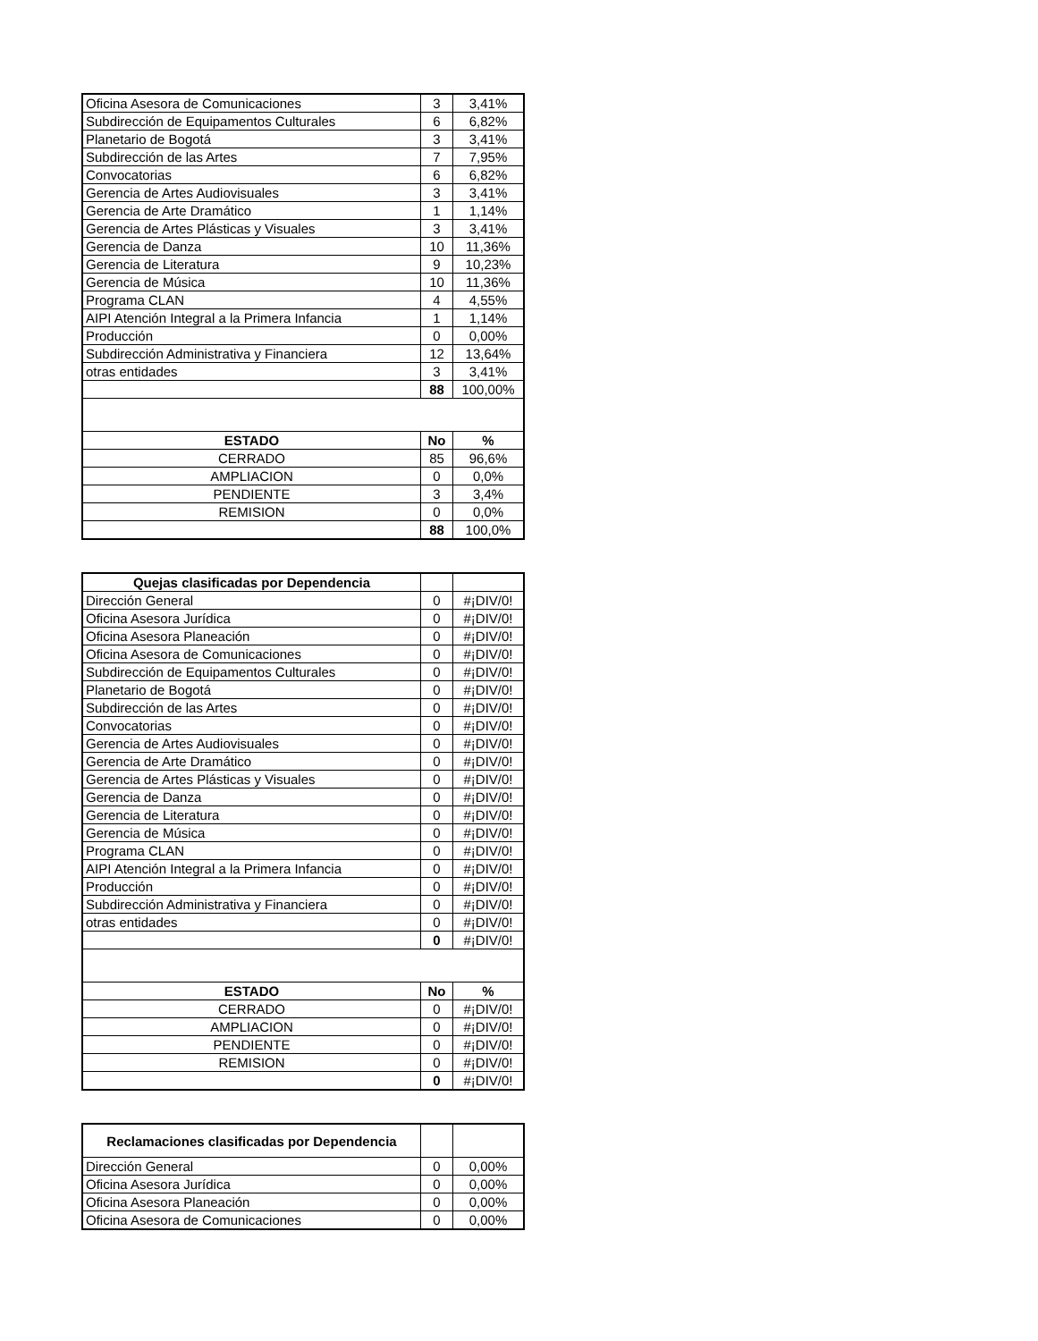| Oficina Asesora de Comunicaciones | 3 | 3,41% |
| Subdirección de Equipamentos Culturales | 6 | 6,82% |
| Planetario de Bogotá | 3 | 3,41% |
| Subdirección de las Artes | 7 | 7,95% |
| Convocatorias | 6 | 6,82% |
| Gerencia de Artes Audiovisuales | 3 | 3,41% |
| Gerencia de Arte Dramático | 1 | 1,14% |
| Gerencia de Artes Plásticas y Visuales | 3 | 3,41% |
| Gerencia de Danza | 10 | 11,36% |
| Gerencia de Literatura | 9 | 10,23% |
| Gerencia de Música | 10 | 11,36% |
| Programa CLAN | 4 | 4,55% |
| AIPI Atención Integral a la Primera Infancia | 1 | 1,14% |
| Producción | 0 | 0,00% |
| Subdirección Administrativa y Financiera | 12 | 13,64% |
| otras entidades | 3 | 3,41% |
| | 88 | 100,00% |
| ESTADO | No | % |
| CERRADO | 85 | 96,6% |
| AMPLIACION | 0 | 0,0% |
| PENDIENTE | 3 | 3,4% |
| REMISION | 0 | 0,0% |
| | 88 | 100,0% |
| Quejas clasificadas por Dependencia | | |
| --- | --- | --- |
| Dirección General | 0 | #¡DIV/0! |
| Oficina Asesora Jurídica | 0 | #¡DIV/0! |
| Oficina Asesora Planeación | 0 | #¡DIV/0! |
| Oficina Asesora de Comunicaciones | 0 | #¡DIV/0! |
| Subdirección de Equipamentos Culturales | 0 | #¡DIV/0! |
| Planetario de Bogotá | 0 | #¡DIV/0! |
| Subdirección de las Artes | 0 | #¡DIV/0! |
| Convocatorias | 0 | #¡DIV/0! |
| Gerencia de Artes Audiovisuales | 0 | #¡DIV/0! |
| Gerencia de Arte Dramático | 0 | #¡DIV/0! |
| Gerencia de Artes Plásticas y Visuales | 0 | #¡DIV/0! |
| Gerencia de Danza | 0 | #¡DIV/0! |
| Gerencia de Literatura | 0 | #¡DIV/0! |
| Gerencia de Música | 0 | #¡DIV/0! |
| Programa CLAN | 0 | #¡DIV/0! |
| AIPI Atención Integral a la Primera Infancia | 0 | #¡DIV/0! |
| Producción | 0 | #¡DIV/0! |
| Subdirección Administrativa y Financiera | 0 | #¡DIV/0! |
| otras entidades | 0 | #¡DIV/0! |
| | 0 | #¡DIV/0! |
| ESTADO | No | % |
| CERRADO | 0 | #¡DIV/0! |
| AMPLIACION | 0 | #¡DIV/0! |
| PENDIENTE | 0 | #¡DIV/0! |
| REMISION | 0 | #¡DIV/0! |
| | 0 | #¡DIV/0! |
| Reclamaciones clasificadas por Dependencia | | |
| --- | --- | --- |
| Dirección General | 0 | 0,00% |
| Oficina Asesora Jurídica | 0 | 0,00% |
| Oficina Asesora Planeación | 0 | 0,00% |
| Oficina Asesora de Comunicaciones | 0 | 0,00% |